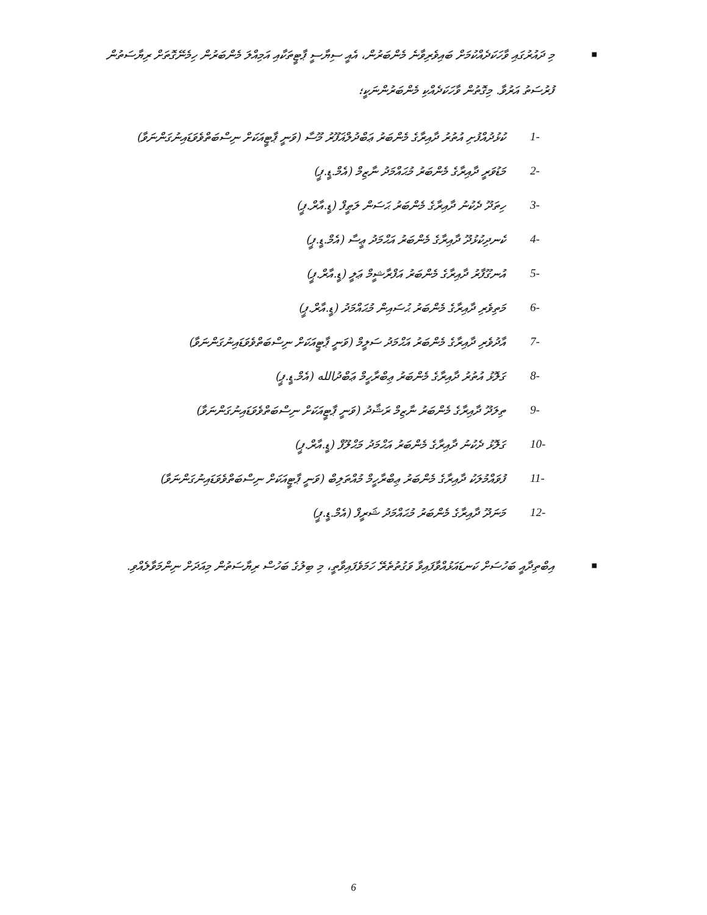■ މި ދައުރުގައި ވާހަކަދެއްކުމަށް ބައިވެރިވާނެ މެންބަރުން، އެއީ ސިޔާސީ ޕާޓީތަކާއި އަމިއްލަ މެންބަރުން ހިމެނޭގޮތަށް ރިޔާސަތުން ފުރުސަތު އަރުވާ. މިގޮތުން ވާހަކަދެއްކި މެންބަރުންނަކީ؛
1- ކުޅުދުއްފުށި އުތުރު ދާއިރާގެ މެންބަރު ޢަބްދުލްޣަފޫރު މޫސާ (ވަނީ ޕާޓީއަކަށް ނިސްބަތްވެވަޑައިނުގަންނަވާ)
2- މަޑުވަރީ ދާއިރާގެ މެންބަރު މުޙައްމަދު ނާޒިމް (އެމް.ޑީ.ޕީ)
3- ހިތަދޫ ދެކުނު ދާއިރާގެ މެންބަރު ޙަސަން ލަޠީފް (ޑީ.އާރް.ޕީ)
4- ކެނދިކުޅުދޫ ދާއިރާގެ މެންބަރު އަޙްމަދު ޢީސާ (އެމް.ޑީ.ޕީ)
5- އުނގޫފާރު ދާއިރާގެ މެންބަރު އަފްރާޝީމް ޢަލީ (ޑީ.އާރް.ޕީ)
6- މަތިވެރި ދާއިރާގެ މެންބަރު ޙުސައިން މުޙައްމަދު (ޑީ.އާރް.ޕީ)
7- އާދުވެރި ދާއިރާގެ މެންބަރު އަޙްމަދު ސަލީމް (ވަނީ ޕާޓީއަކަށް ނިސްބަތްވެވަޑައިނުގަންނަވާ)
8- ގަލޮޅު އުތުރު ދާއިރާގެ މެންބަރު ޢިބްރާހީމް ޢަބްދުالله (އެމް.ޑީ.ޕީ)
9- ތިލަދޫ ދާއިރާގެ މެންބަރު ނާޒިމް ރަޝާދު (ވަނީ ޕާޓީއަކަށް ނިސްބަތްވެވަޑައިނުގަންނަވާ)
10- ގަލޮޅު ދެކުނު ދާއިރާގެ މެންބަރު އަޙްމަދު މަޙްލޫފް (ޑީ.އާރް.ޕީ)
11- ފުވައްމުލަކު ދާއިރާގެ މެންބަރު ޢިބްރާހީމް މުއްތަލިބް (ވަނީ ޕާޓީއަކަށް ނިސްބަތްވެވަޑައިނުގަންނަވާ)
12- މަނަދޫ ދާއިރާގެ މެންބަރު މުޙައްމަދު ޝަރީފް (އެމް.ޑީ.ޕީ)
■ އިބްތިދާއީ ބަހުސަށް ކަނޑައަޅުއްވާފައިވާ ވަގުތުތެރޭ ހަމަވެފައިވާތީ، މި ބިލުގެ ބަހުސް ރިޔާސަތުން މިއަދަށް ނިންމަވާލެއްވި.
6